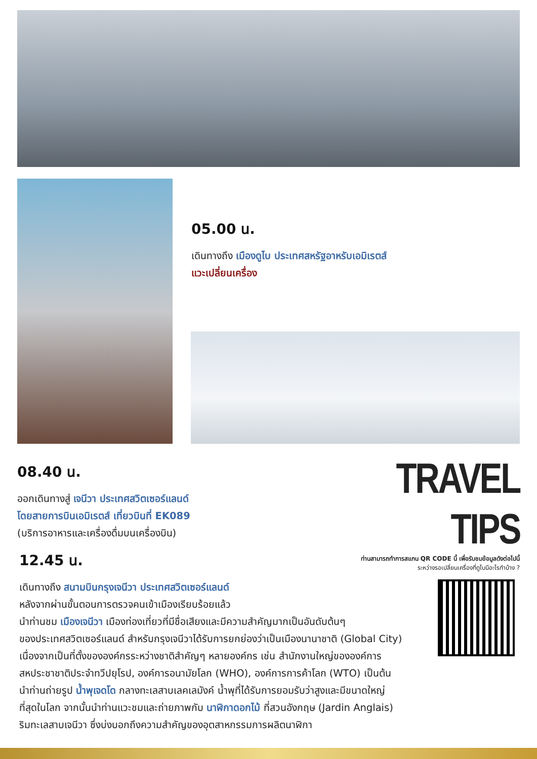05.00 น.
เดินทางถึง เมืองดูไบ ประเทศสหรัฐอาหรับเอมิเรตส์
แวะเปลี่ยนเครื่อง
08.40 น.
ออกเดินทางสู่ เจนีวา ประเทศสวิตเซอร์แลนด์
โดยสายการบินเอมิเรตส์ เที่ยวบินที่ EK089
(บริการอาหารและเครื่องดื่มบนเครื่องบิน)
TRAVEL TIPS
ท่านสามารถทำการสแกน QR CODE นี้ เพื่อรับชมข้อมูลดังต่อไปนี้
ระหว่างรอเปลี่ยนเครื่องที่ดูไบมีอะไรทำบ้าง ?
12.45 น.
เดินทางถึง สนามบินกรุงเจนีวา ประเทศสวิตเซอร์แลนด์
หลังจากผ่านขั้นตอนการตรวจคนเข้าเมืองเรียบร้อยแล้ว
นำท่านชม เมืองเจนีวา เมืองท่องเที่ยวที่มีชื่อเสียงและมีความสำคัญมากเป็นอันดับต้นๆ
ของประเทศสวิตเซอร์แลนด์ สำหรับกรุงเจนีวาได้รับการยกย่องว่าเป็นเมืองนานาชาติ (Global City)
เนื่องจากเป็นที่ตั้งขององค์กรระหว่างชาติสำคัญๆ หลายองค์กร เช่น สำนักงานใหญ่ขององค์การ
สหประชาชาติประจำทวีปยุโรป, องค์การอนามัยโลก (WHO), องค์การการค้าโลก (WTO) เป็นต้น
นำท่านถ่ายรูป น้ำพุเจดโด กลางทะเลสาบเลคเลมังค์ น้ำพุที่ได้รับการยอมรับว่าสูงและมีขนาดใหญ่
ที่สุดในโลก จากนั้นนำท่านแวะชมและถ่ายภาพกับ นาฬิกาดอกไม้ ที่สวนอังกฤษ (Jardin Anglais)
ริมทะเลสาบเจนีวา ซึ่งบ่งบอกถึงความสำคัญของอุตสาหกรรมการผลิตนาฬิกา